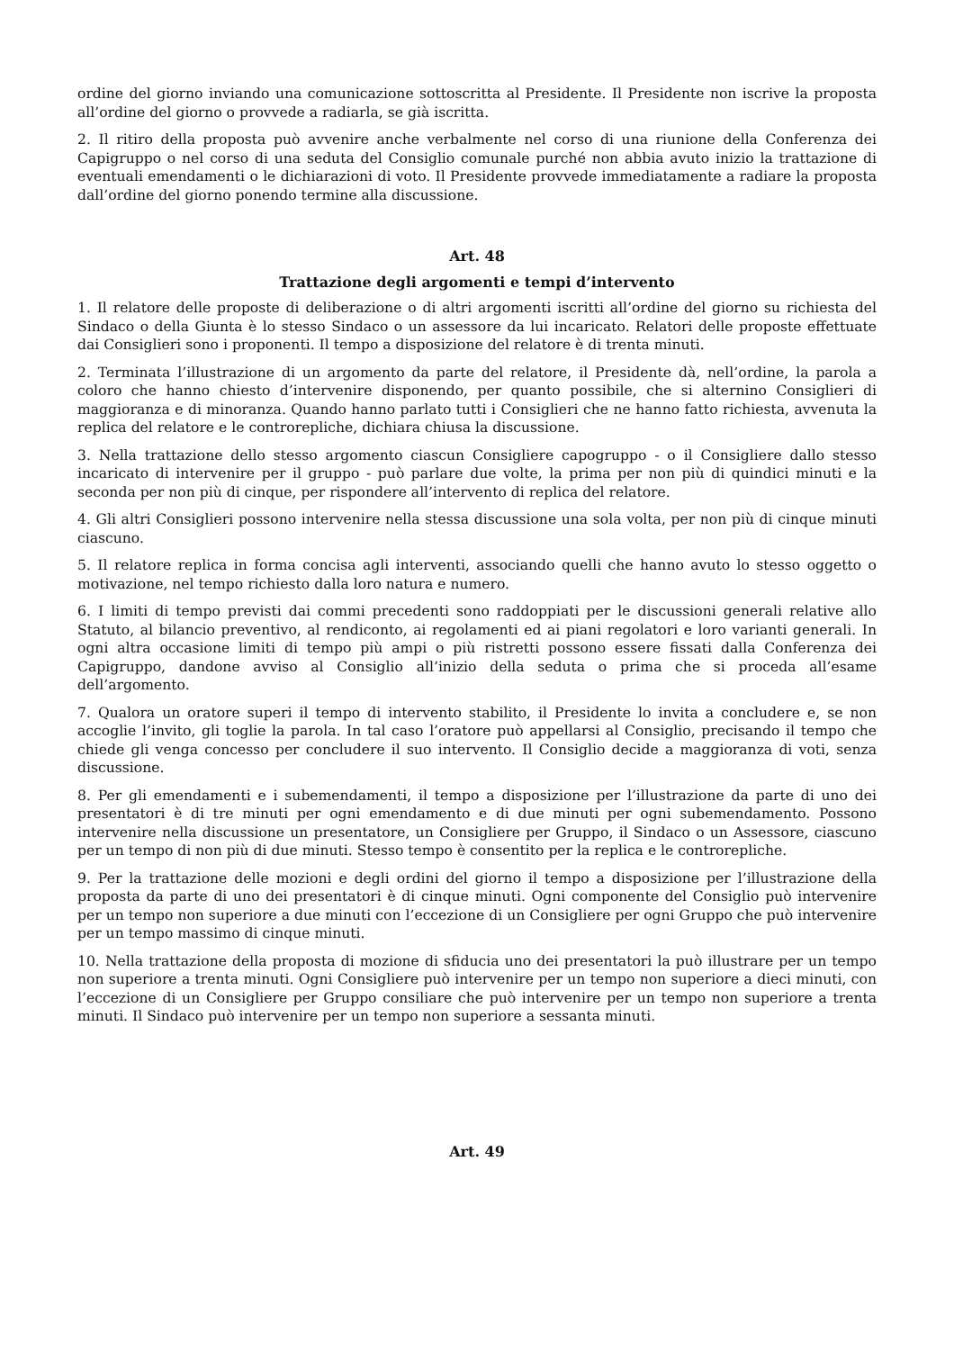ordine del giorno inviando una comunicazione sottoscritta al Presidente. Il Presidente non iscrive la proposta all’ordine del giorno o provvede a radiarla, se già iscritta.
2. Il ritiro della proposta può avvenire anche verbalmente nel corso di una riunione della Conferenza dei Capigruppo o nel corso di una seduta del Consiglio comunale purché non abbia avuto inizio la trattazione di eventuali emendamenti o le dichiarazioni di voto. Il Presidente provvede immediatamente a radiare la proposta dall’ordine del giorno ponendo termine alla discussione.
Art. 48
Trattazione degli argomenti e tempi d’intervento
1. Il relatore delle proposte di deliberazione o di altri argomenti iscritti all’ordine del giorno su richiesta del Sindaco o della Giunta è lo stesso Sindaco o un assessore da lui incaricato. Relatori delle proposte effettuate dai Consiglieri sono i proponenti. Il tempo a disposizione del relatore è di trenta minuti.
2. Terminata l’illustrazione di un argomento da parte del relatore, il Presidente dà, nell’ordine, la parola a coloro che hanno chiesto d’intervenire disponendo, per quanto possibile, che si alternino Consiglieri di maggioranza e di minoranza. Quando hanno parlato tutti i Consiglieri che ne hanno fatto richiesta, avvenuta la replica del relatore e le controrepliche, dichiara chiusa la discussione.
3. Nella trattazione dello stesso argomento ciascun Consigliere capogruppo - o il Consigliere dallo stesso incaricato di intervenire per il gruppo - può parlare due volte, la prima per non più di quindici minuti e la seconda per non più di cinque, per rispondere all’intervento di replica del relatore.
4. Gli altri Consiglieri possono intervenire nella stessa discussione una sola volta, per non più di cinque minuti ciascuno.
5. Il relatore replica in forma concisa agli interventi, associando quelli che hanno avuto lo stesso oggetto o motivazione, nel tempo richiesto dalla loro natura e numero.
6. I limiti di tempo previsti dai commi precedenti sono raddoppiati per le discussioni generali relative allo Statuto, al bilancio preventivo, al rendiconto, ai regolamenti ed ai piani regolatori e loro varianti generali. In ogni altra occasione limiti di tempo più ampi o più ristretti possono essere fissati dalla Conferenza dei Capigruppo, dandone avviso al Consiglio all’inizio della seduta o prima che si proceda all’esame dell’argomento.
7. Qualora un oratore superi il tempo di intervento stabilito, il Presidente lo invita a concludere e, se non accoglie l’invito, gli toglie la parola. In tal caso l’oratore può appellarsi al Consiglio, precisando il tempo che chiede gli venga concesso per concludere il suo intervento. Il Consiglio decide a maggioranza di voti, senza discussione.
8. Per gli emendamenti e i subemendamenti, il tempo a disposizione per l’illustrazione da parte di uno dei presentatori è di tre minuti per ogni emendamento e di due minuti per ogni subemendamento. Possono intervenire nella discussione un presentatore, un Consigliere per Gruppo, il Sindaco o un Assessore, ciascuno per un tempo di non più di due minuti. Stesso tempo è consentito per la replica e le controrepliche.
9. Per la trattazione delle mozioni e degli ordini del giorno il tempo a disposizione per l’illustrazione della proposta da parte di uno dei presentatori è di cinque minuti. Ogni componente del Consiglio può intervenire per un tempo non superiore a due minuti con l’eccezione di un Consigliere per ogni Gruppo che può intervenire per un tempo massimo di cinque minuti.
10. Nella trattazione della proposta di mozione di sfiducia uno dei presentatori la può illustrare per un tempo non superiore a trenta minuti. Ogni Consigliere può intervenire per un tempo non superiore a dieci minuti, con l’eccezione di un Consigliere per Gruppo consiliare che può intervenire per un tempo non superiore a trenta minuti. Il Sindaco può intervenire per un tempo non superiore a sessanta minuti.
Art. 49